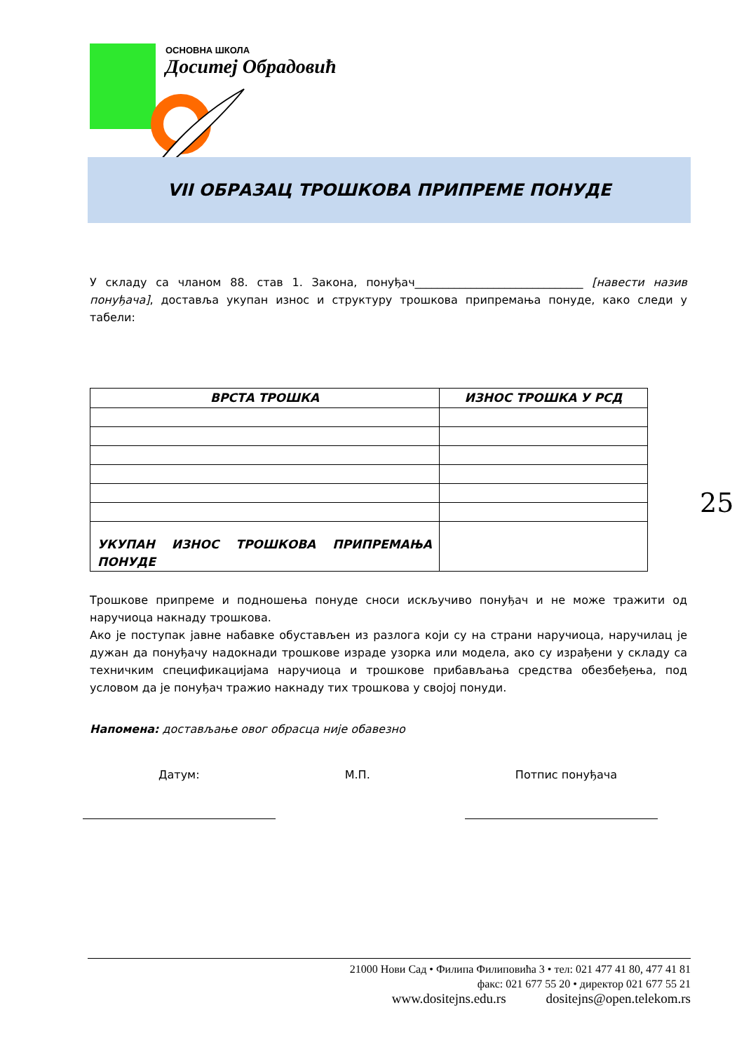ОСНОВНА ШКОЛА
Доситеј Обрадовић
VII ОБРАЗАЦ ТРОШКОВА ПРИПРЕМЕ ПОНУДЕ
25
У складу са чланом 88. став 1. Закона, понуђач______________________________ [навести назив понуђача], доставља укупан износ и структуру трошкова припремања понуде, како следи у табели:
| ВРСТА ТРОШКА | ИЗНОС ТРОШКА У РСД |
| --- | --- |
| УКУПАН ИЗНОС ТРОШКОВА ПРИПРЕМАЊА ПОНУДЕ | |
Трошкове припреме и подношења понуде сноси искључиво понуђач и не може тражити од наручиоца накнаду трошкова.
Ако је поступак јавне набавке обустављен из разлога који су на страни наручиоца, наручилац је дужан да понуђачу надокнади трошкове израде узорка или модела, ако су израђени у складу са техничким спецификацијама наручиоца и трошкове прибављања средства обезбеђења, под условом да је понуђач тражио накнаду тих трошкова у својој понуди.
Напомена: достављање овог обрасца није обавезно
Датум: М.П. Потпис понуђача
21000 Нови Сад • Филипа Филиповића 3 • тел: 021 477 41 80, 477 41 81
факс: 021 677 55 20 • директор 021 677 55 21
www.dositejns.edu.rs dositejns@open.telekom.rs